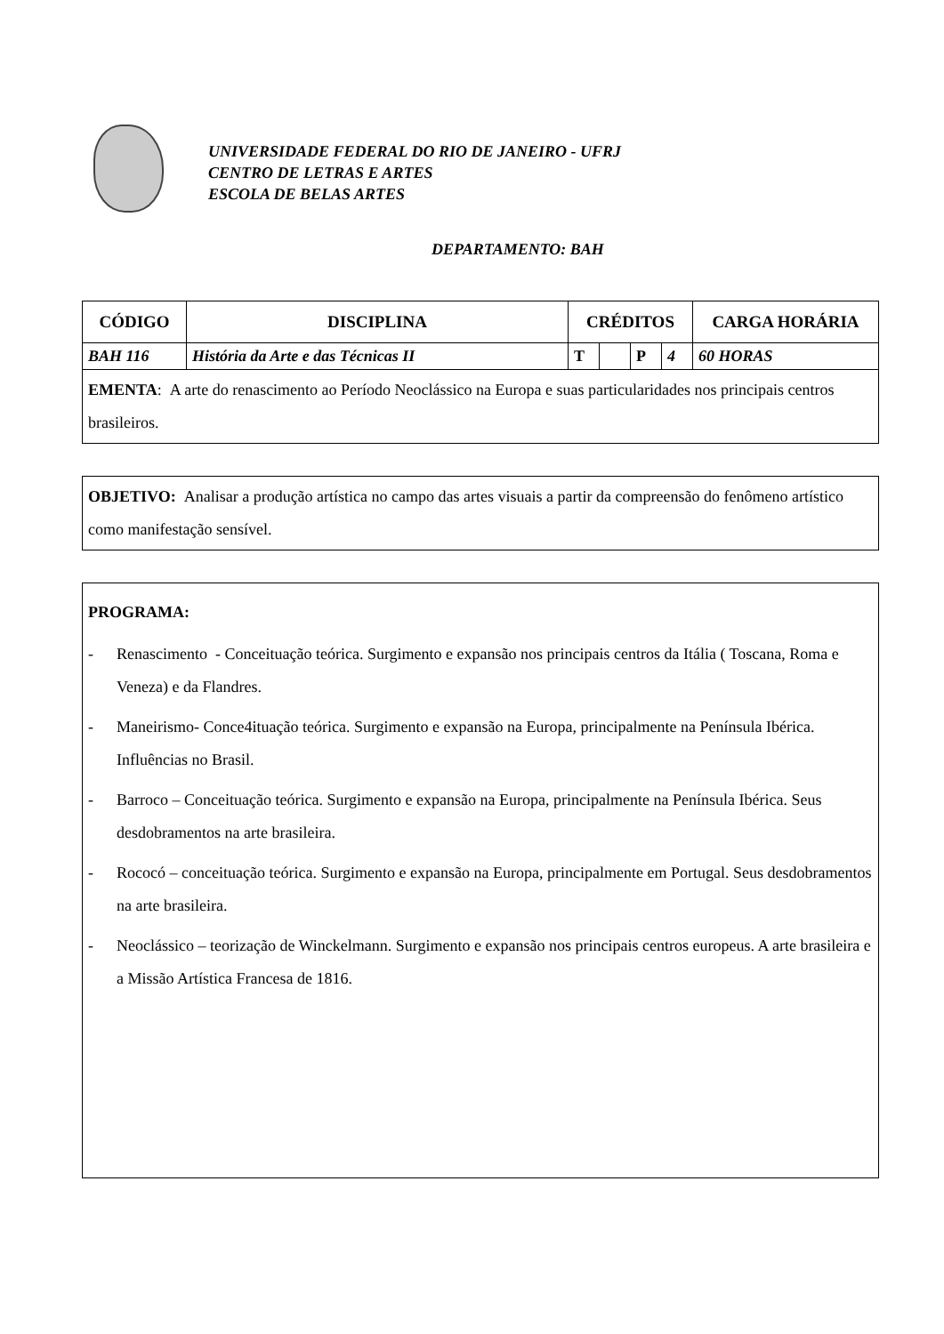UNIVERSIDADE FEDERAL DO RIO DE JANEIRO - UFRJ
CENTRO DE LETRAS E ARTES
ESCOLA DE BELAS ARTES
DEPARTAMENTO: BAH
| CÓDIGO | DISCIPLINA | CRÉDITOS | | | | CARGA HORÁRIA |
| --- | --- | --- | --- | --- | --- | --- |
| BAH 116 | História da Arte e das Técnicas II | T | | P | 4 | 60 HORAS |
EMENTA: A arte do renascimento ao Período Neoclássico na Europa e suas particularidades nos principais centros brasileiros.
OBJETIVO: Analisar a produção artística no campo das artes visuais a partir da compreensão do fenômeno artístico como manifestação sensível.
PROGRAMA:
- Renascimento - Conceituação teórica. Surgimento e expansão nos principais centros da Itália ( Toscana, Roma e Veneza) e da Flandres.
- Maneirismo- Conce4ituação teórica. Surgimento e expansão na Europa, principalmente na Península Ibérica. Influências no Brasil.
- Barroco – Conceituação teórica. Surgimento e expansão na Europa, principalmente na Península Ibérica. Seus desdobramentos na arte brasileira.
- Rococó – conceituação teórica. Surgimento e expansão na Europa, principalmente em Portugal. Seus desdobramentos na arte brasileira.
- Neoclássico – teorização de Winckelmann. Surgimento e expansão nos principais centros europeus. A arte brasileira e a Missão Artística Francesa de 1816.